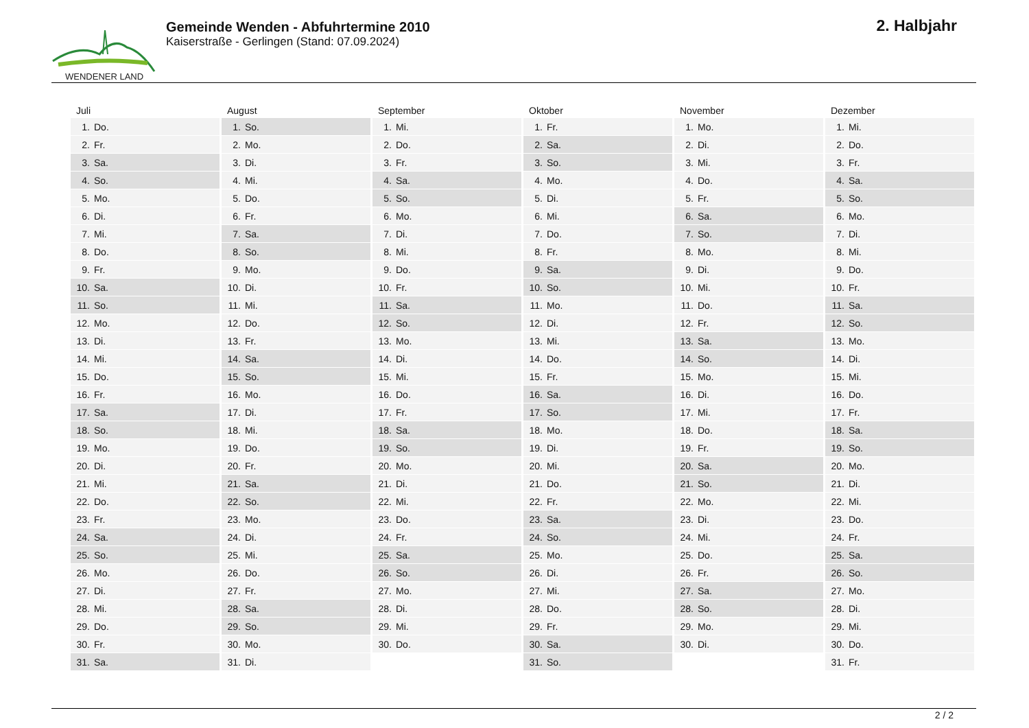WENDENER LAND
Gemeinde Wenden - Abfuhrtermine 2010
Kaiserstraße - Gerlingen (Stand: 07.09.2024)
2. Halbjahr
| Juli | August | September | Oktober | November | Dezember |
| --- | --- | --- | --- | --- | --- |
| 1. Do. | 1. So. | 1. Mi. | 1. Fr. | 1. Mo. | 1. Mi. |
| 2. Fr. | 2. Mo. | 2. Do. | 2. Sa. | 2. Di. | 2. Do. |
| 3. Sa. | 3. Di. | 3. Fr. | 3. So. | 3. Mi. | 3. Fr. |
| 4. So. | 4. Mi. | 4. Sa. | 4. Mo. | 4. Do. | 4. Sa. |
| 5. Mo. | 5. Do. | 5. So. | 5. Di. | 5. Fr. | 5. So. |
| 6. Di. | 6. Fr. | 6. Mo. | 6. Mi. | 6. Sa. | 6. Mo. |
| 7. Mi. | 7. Sa. | 7. Di. | 7. Do. | 7. So. | 7. Di. |
| 8. Do. | 8. So. | 8. Mi. | 8. Fr. | 8. Mo. | 8. Mi. |
| 9. Fr. | 9. Mo. | 9. Do. | 9. Sa. | 9. Di. | 9. Do. |
| 10. Sa. | 10. Di. | 10. Fr. | 10. So. | 10. Mi. | 10. Fr. |
| 11. So. | 11. Mi. | 11. Sa. | 11. Mo. | 11. Do. | 11. Sa. |
| 12. Mo. | 12. Do. | 12. So. | 12. Di. | 12. Fr. | 12. So. |
| 13. Di. | 13. Fr. | 13. Mo. | 13. Mi. | 13. Sa. | 13. Mo. |
| 14. Mi. | 14. Sa. | 14. Di. | 14. Do. | 14. So. | 14. Di. |
| 15. Do. | 15. So. | 15. Mi. | 15. Fr. | 15. Mo. | 15. Mi. |
| 16. Fr. | 16. Mo. | 16. Do. | 16. Sa. | 16. Di. | 16. Do. |
| 17. Sa. | 17. Di. | 17. Fr. | 17. So. | 17. Mi. | 17. Fr. |
| 18. So. | 18. Mi. | 18. Sa. | 18. Mo. | 18. Do. | 18. Sa. |
| 19. Mo. | 19. Do. | 19. So. | 19. Di. | 19. Fr. | 19. So. |
| 20. Di. | 20. Fr. | 20. Mo. | 20. Mi. | 20. Sa. | 20. Mo. |
| 21. Mi. | 21. Sa. | 21. Di. | 21. Do. | 21. So. | 21. Di. |
| 22. Do. | 22. So. | 22. Mi. | 22. Fr. | 22. Mo. | 22. Mi. |
| 23. Fr. | 23. Mo. | 23. Do. | 23. Sa. | 23. Di. | 23. Do. |
| 24. Sa. | 24. Di. | 24. Fr. | 24. So. | 24. Mi. | 24. Fr. |
| 25. So. | 25. Mi. | 25. Sa. | 25. Mo. | 25. Do. | 25. Sa. |
| 26. Mo. | 26. Do. | 26. So. | 26. Di. | 26. Fr. | 26. So. |
| 27. Di. | 27. Fr. | 27. Mo. | 27. Mi. | 27. Sa. | 27. Mo. |
| 28. Mi. | 28. Sa. | 28. Di. | 28. Do. | 28. So. | 28. Di. |
| 29. Do. | 29. So. | 29. Mi. | 29. Fr. | 29. Mo. | 29. Mi. |
| 30. Fr. | 30. Mo. | 30. Do. | 30. Sa. | 30. Di. | 30. Do. |
| 31. Sa. | 31. Di. | | 31. So. | | 31. Fr. |
2 / 2